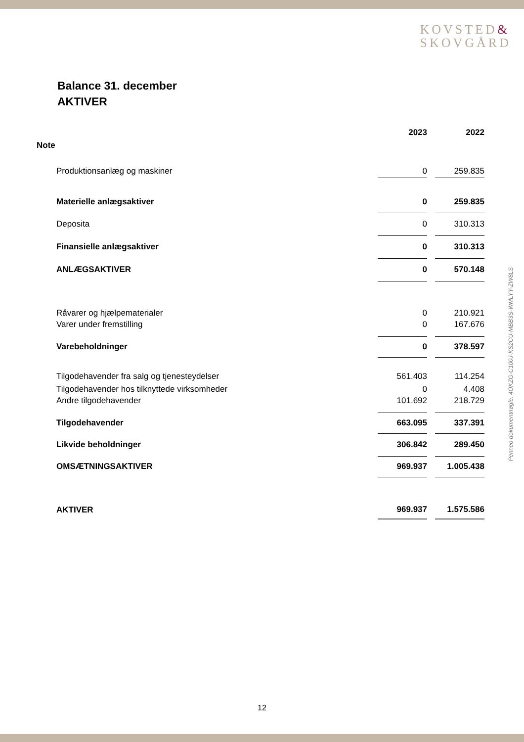KOVSTED&
SKOVGÅRD
Penneo dokumentnøgle: 4OKZG-C100J-KS2CU-MBB3S-WMLYY-ZW8LS
Balance 31. december
AKTIVER
| | | 2023 | | 2022 |
| --- | --- | --- | --- | --- |
| Note | | | | |
| | Produktionsanlæg og maskiner | 0 | | 259.835 |
| | Materielle anlægsaktiver | 0 | | 259.835 |
| | Deposita | 0 | | 310.313 |
| | Finansielle anlægsaktiver | 0 | | 310.313 |
| | ANLÆGSAKTIVER | 0 | | 570.148 |
| | Råvarer og hjælpematerialer | 0 | | 210.921 |
| | Varer under fremstilling | 0 | | 167.676 |
| | Varebeholdninger | 0 | | 378.597 |
| | Tilgodehavender fra salg og tjenesteydelser | 561.403 | | 114.254 |
| | Tilgodehavender hos tilknyttede virksomheder | 0 | | 4.408 |
| | Andre tilgodehavender | 101.692 | | 218.729 |
| | Tilgodehavender | 663.095 | | 337.391 |
| | Likvide beholdninger | 306.842 | | 289.450 |
| | OMSÆTNINGSAKTIVER | 969.937 | | 1.005.438 |
| | AKTIVER | 969.937 | | 1.575.586 |
12